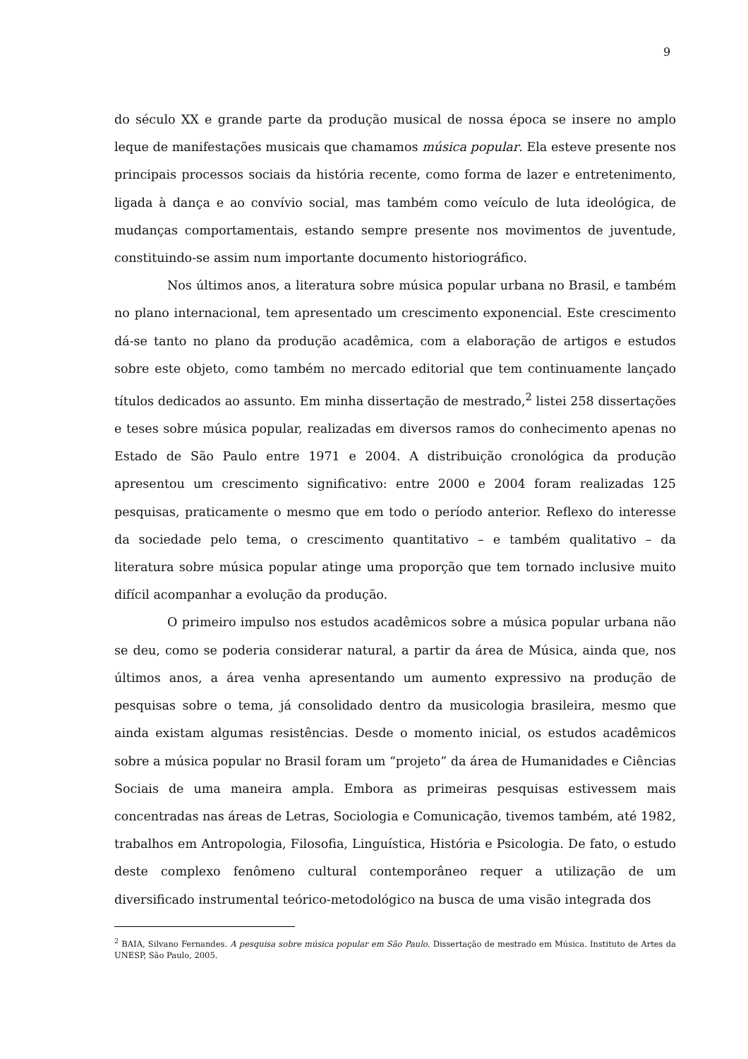9
do século XX e grande parte da produção musical de nossa época se insere no amplo leque de manifestações musicais que chamamos música popular. Ela esteve presente nos principais processos sociais da história recente, como forma de lazer e entretenimento, ligada à dança e ao convívio social, mas também como veículo de luta ideológica, de mudanças comportamentais, estando sempre presente nos movimentos de juventude, constituindo-se assim num importante documento historiográfico.
Nos últimos anos, a literatura sobre música popular urbana no Brasil, e também no plano internacional, tem apresentado um crescimento exponencial. Este crescimento dá-se tanto no plano da produção acadêmica, com a elaboração de artigos e estudos sobre este objeto, como também no mercado editorial que tem continuamente lançado títulos dedicados ao assunto. Em minha dissertação de mestrado,<sup>2</sup> listei 258 dissertações e teses sobre música popular, realizadas em diversos ramos do conhecimento apenas no Estado de São Paulo entre 1971 e 2004. A distribuição cronológica da produção apresentou um crescimento significativo: entre 2000 e 2004 foram realizadas 125 pesquisas, praticamente o mesmo que em todo o período anterior. Reflexo do interesse da sociedade pelo tema, o crescimento quantitativo – e também qualitativo – da literatura sobre música popular atinge uma proporção que tem tornado inclusive muito difícil acompanhar a evolução da produção.
O primeiro impulso nos estudos acadêmicos sobre a música popular urbana não se deu, como se poderia considerar natural, a partir da área de Música, ainda que, nos últimos anos, a área venha apresentando um aumento expressivo na produção de pesquisas sobre o tema, já consolidado dentro da musicologia brasileira, mesmo que ainda existam algumas resistências. Desde o momento inicial, os estudos acadêmicos sobre a música popular no Brasil foram um “projeto” da área de Humanidades e Ciências Sociais de uma maneira ampla. Embora as primeiras pesquisas estivessem mais concentradas nas áreas de Letras, Sociologia e Comunicação, tivemos também, até 1982, trabalhos em Antropologia, Filosofia, Linguística, História e Psicologia. De fato, o estudo deste complexo fenômeno cultural contemporâneo requer a utilização de um diversificado instrumental teórico-metodológico na busca de uma visão integrada dos
<sup>2</sup> BAIA, Silvano Fernandes. A pesquisa sobre música popular em São Paulo. Dissertação de mestrado em Música. Instituto de Artes da UNESP, São Paulo, 2005.